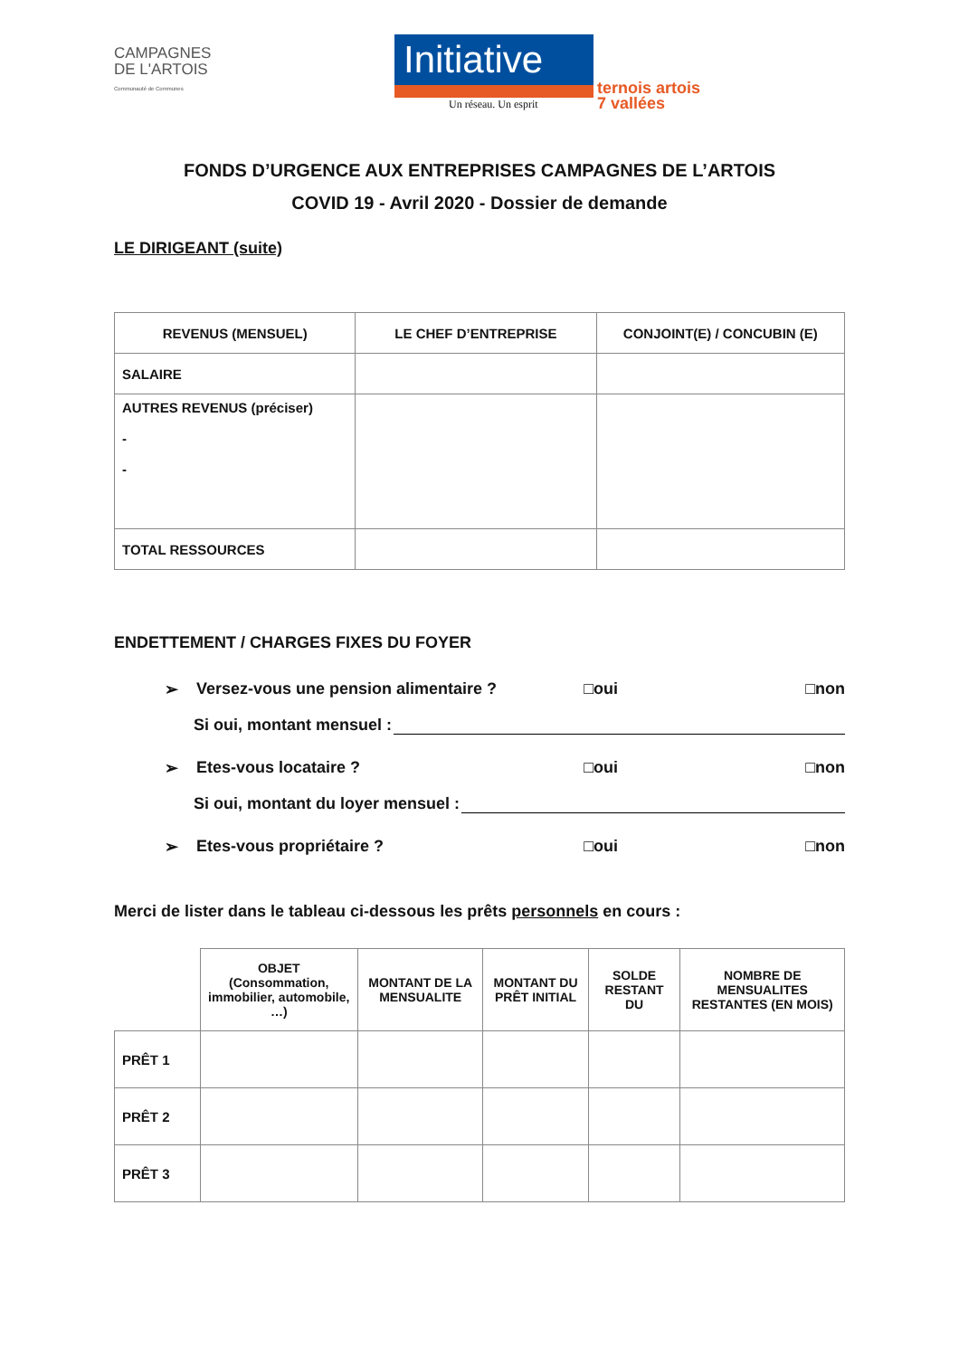CAMPAGNES
DE L'ARTOIS
Communauté de Communes
Initiative
Un réseau. Un esprit
ternois artois
7 vallées
FONDS D’URGENCE AUX ENTREPRISES CAMPAGNES DE L’ARTOIS
COVID 19 - Avril 2020 - Dossier de demande
LE DIRIGEANT (suite)
| REVENUS (MENSUEL) | LE CHEF D’ENTREPRISE | CONJOINT(E) / CONCUBIN (E) |
| --- | --- | --- |
| SALAIRE | | |
| AUTRES REVENUS (préciser) - - | | |
| TOTAL RESSOURCES | | |
ENDETTEMENT / CHARGES FIXES DU FOYER
➢ Versez-vous une pension alimentaire ? □oui □non
Si oui, montant mensuel :
➢ Etes-vous locataire ? □oui □non
Si oui, montant du loyer mensuel :
➢ Etes-vous propriétaire ? □oui □non
Merci de lister dans le tableau ci-dessous les prêts personnels en cours :
| | OBJET (Consommation, immobilier, automobile, …) | MONTANT DE LA MENSUALITE | MONTANT DU PRÊT INITIAL | SOLDE RESTANT DU | NOMBRE DE MENSUALITES RESTANTES (EN MOIS) |
| --- | --- | --- | --- | --- | --- |
| PRÊT 1 | | | | | |
| PRÊT 2 | | | | | |
| PRÊT 3 | | | | | |